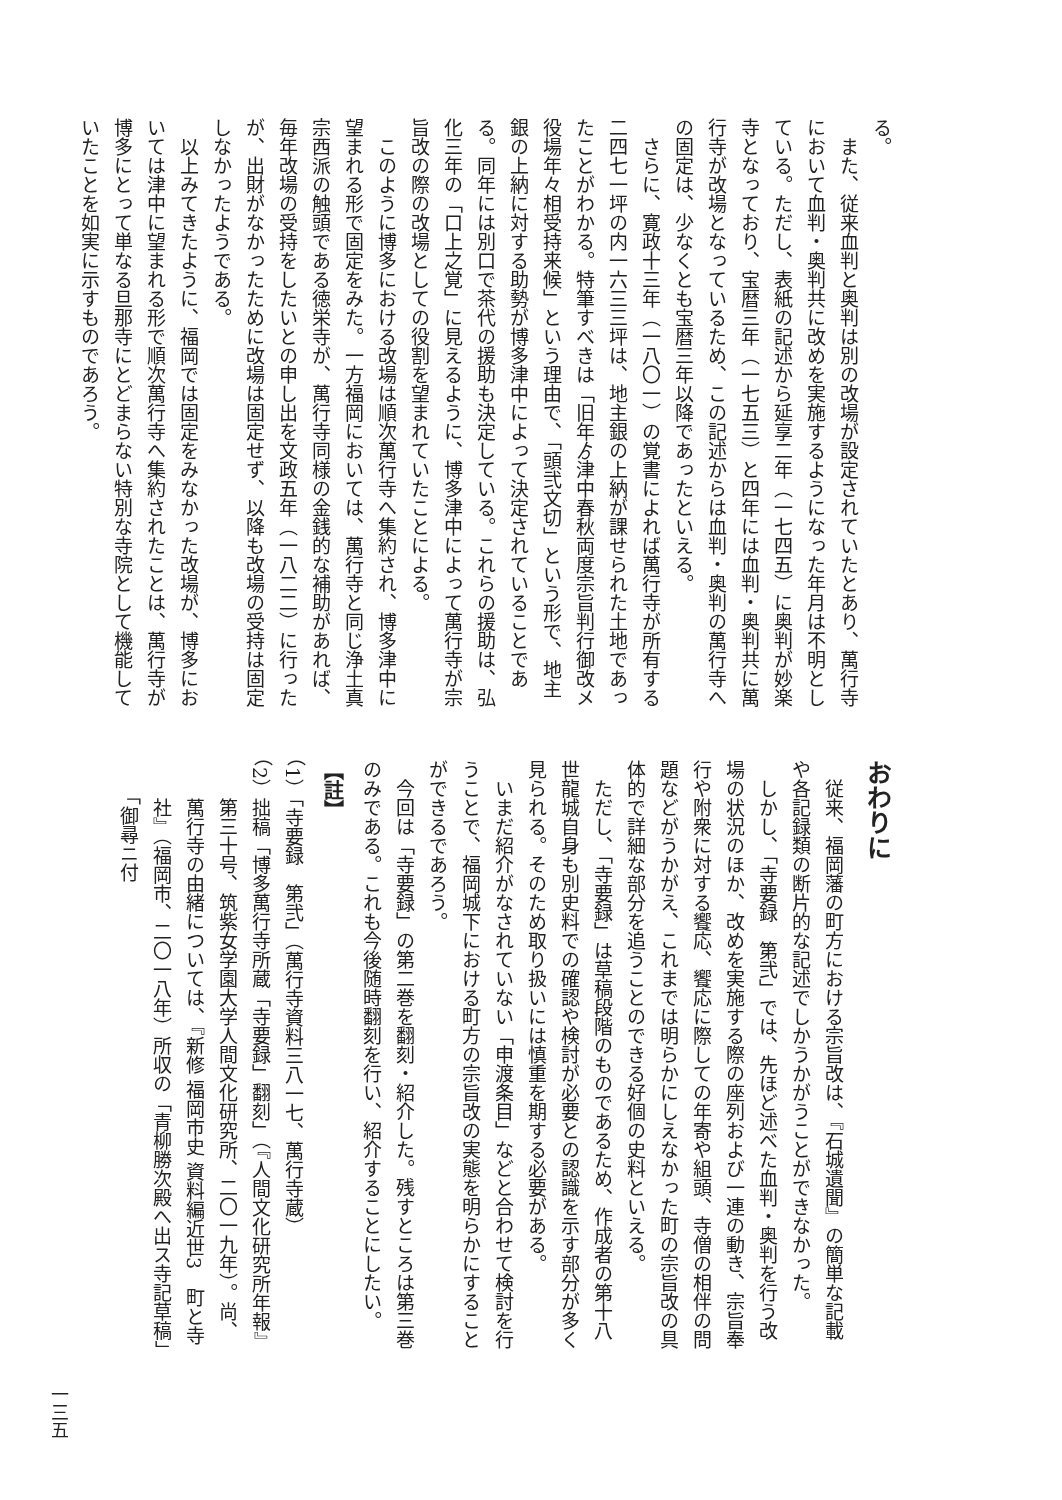る。
また、従来血判と奥判は別の改場が設定されていたとあり、萬行寺において血判・奥判共に改めを実施するようになった年月は不明としている。ただし、表紙の記述から延享二年（一七四五）に奥判が妙楽寺となっており、宝暦三年（一七五三）と四年には血判・奥判共に萬行寺が改場となっているため、この記述からは血判・奥判の萬行寺への固定は、少なくとも宝暦三年以降であったといえる。
さらに、寛政十三年（一八〇一）の覚書によれば萬行寺が所有する二四七一坪の内一六三三坪は、地主銀の上納が課せられた土地であったことがわかる。特筆すべきは「旧年ゟ津中春秋両度宗旨判行御改メ役場年々相受持来候」という理由で、「頭弐文切」という形で、地主銀の上納に対する助勢が博多津中によって決定されていることである。同年には別口で茶代の援助も決定している。これらの援助は、弘化三年の「口上之覚」に見えるように、博多津中によって萬行寺が宗旨改の際の改場としての役割を望まれていたことによる。
このように博多における改場は順次萬行寺へ集約され、博多津中に望まれる形で固定をみた。一方福岡においては、萬行寺と同じ浄土真宗西派の触頭である徳栄寺が、萬行寺同様の金銭的な補助があれば、毎年改場の受持をしたいとの申し出を文政五年（一八二二）に行ったが、出財がなかったために改場は固定せず、以降も改場の受持は固定しなかったようである。
以上みてきたように、福岡では固定をみなかった改場が、博多においては津中に望まれる形で順次萬行寺へ集約されたことは、萬行寺が博多にとって単なる旦那寺にとどまらない特別な寺院として機能していたことを如実に示すものであろう。
おわりに
従来、福岡藩の町方における宗旨改は、『石城遺聞』の簡単な記載や各記録類の断片的な記述でしかうかがうことができなかった。
しかし、「寺要録　第弐」では、先ほど述べた血判・奥判を行う改場の状況のほか、改めを実施する際の座列および一連の動き、宗旨奉行や附衆に対する饗応、饗応に際しての年寄や組頭、寺僧の相伴の問題などがうかがえ、これまでは明らかにしえなかった町の宗旨改の具体的で詳細な部分を追うことのできる好個の史料といえる。
ただし、「寺要録」は草稿段階のものであるため、作成者の第十八世龍城自身も別史料での確認や検討が必要との認識を示す部分が多く見られる。そのため取り扱いには慎重を期する必要がある。
いまだ紹介がなされていない「申渡条目」などと合わせて検討を行うことで、福岡城下における町方の宗旨改の実態を明らかにすることができるであろう。
今回は「寺要録」の第二巻を翻刻・紹介した。残すところは第三巻のみである。これも今後随時翻刻を行い、紹介することにしたい。
【註】
（1）「寺要録　第弐」（萬行寺資料三八一七、萬行寺蔵）
（2）拙稿「博多萬行寺所蔵「寺要録」翻刻」（『人間文化研究所年報』第三十号、筑紫女学園大学人間文化研究所、二〇一九年）。尚、萬行寺の由緒については、『新修 福岡市史 資料編近世3　町と寺社』（福岡市、二〇一八年）所収の「青柳勝次殿へ出ス寺記草稿」「御尋ニ付
一三五